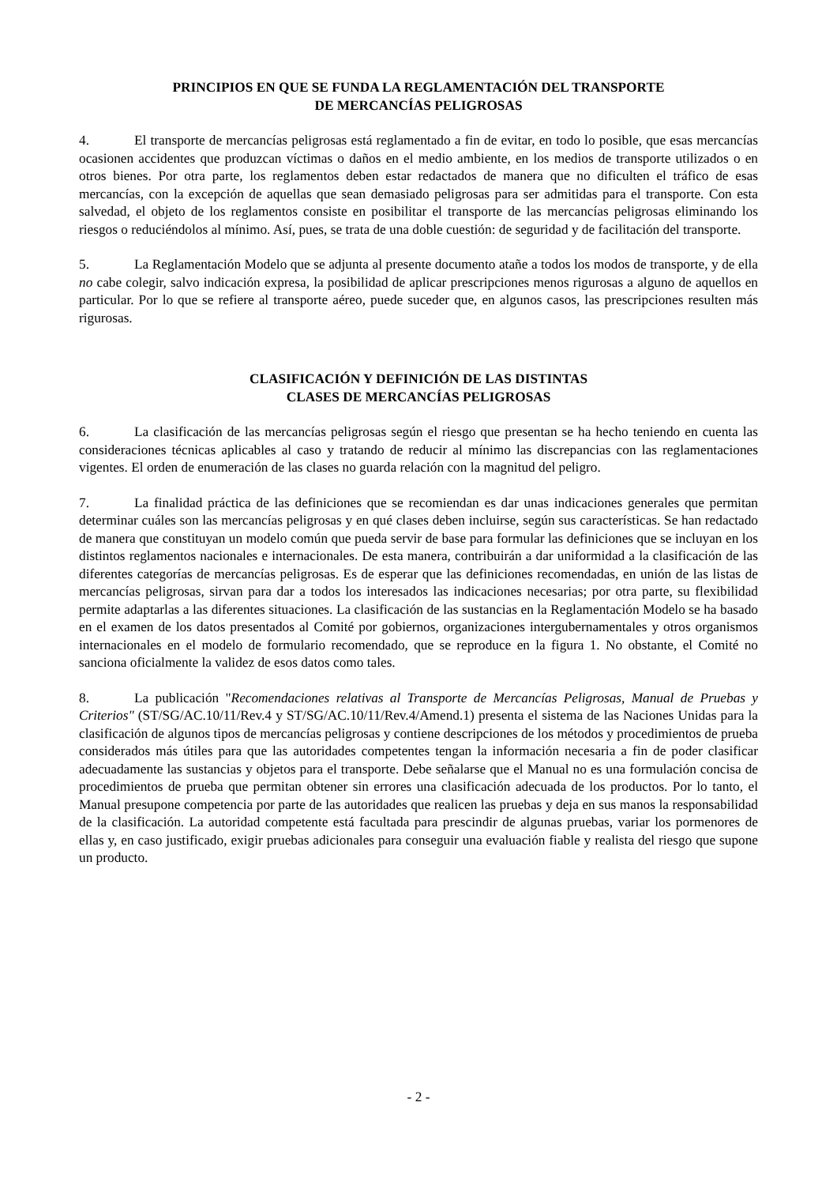PRINCIPIOS EN QUE SE FUNDA LA REGLAMENTACIÓN DEL TRANSPORTE
DE MERCANCÍAS PELIGROSAS
4. El transporte de mercancías peligrosas está reglamentado a fin de evitar, en todo lo posible, que esas mercancías ocasionen accidentes que produzcan víctimas o daños en el medio ambiente, en los medios de transporte utilizados o en otros bienes. Por otra parte, los reglamentos deben estar redactados de manera que no dificulten el tráfico de esas mercancías, con la excepción de aquellas que sean demasiado peligrosas para ser admitidas para el transporte. Con esta salvedad, el objeto de los reglamentos consiste en posibilitar el transporte de las mercancías peligrosas eliminando los riesgos o reduciéndolos al mínimo. Así, pues, se trata de una doble cuestión: de seguridad y de facilitación del transporte.
5. La Reglamentación Modelo que se adjunta al presente documento atañe a todos los modos de transporte, y de ella no cabe colegir, salvo indicación expresa, la posibilidad de aplicar prescripciones menos rigurosas a alguno de aquellos en particular. Por lo que se refiere al transporte aéreo, puede suceder que, en algunos casos, las prescripciones resulten más rigurosas.
CLASIFICACIÓN Y DEFINICIÓN DE LAS DISTINTAS
CLASES DE MERCANCÍAS PELIGROSAS
6. La clasificación de las mercancías peligrosas según el riesgo que presentan se ha hecho teniendo en cuenta las consideraciones técnicas aplicables al caso y tratando de reducir al mínimo las discrepancias con las reglamentaciones vigentes. El orden de enumeración de las clases no guarda relación con la magnitud del peligro.
7. La finalidad práctica de las definiciones que se recomiendan es dar unas indicaciones generales que permitan determinar cuáles son las mercancías peligrosas y en qué clases deben incluirse, según sus características. Se han redactado de manera que constituyan un modelo común que pueda servir de base para formular las definiciones que se incluyan en los distintos reglamentos nacionales e internacionales. De esta manera, contribuirán a dar uniformidad a la clasificación de las diferentes categorías de mercancías peligrosas. Es de esperar que las definiciones recomendadas, en unión de las listas de mercancías peligrosas, sirvan para dar a todos los interesados las indicaciones necesarias; por otra parte, su flexibilidad permite adaptarlas a las diferentes situaciones. La clasificación de las sustancias en la Reglamentación Modelo se ha basado en el examen de los datos presentados al Comité por gobiernos, organizaciones intergubernamentales y otros organismos internacionales en el modelo de formulario recomendado, que se reproduce en la figura 1. No obstante, el Comité no sanciona oficialmente la validez de esos datos como tales.
8. La publicación "Recomendaciones relativas al Transporte de Mercancías Peligrosas, Manual de Pruebas y Criterios" (ST/SG/AC.10/11/Rev.4 y ST/SG/AC.10/11/Rev.4/Amend.1) presenta el sistema de las Naciones Unidas para la clasificación de algunos tipos de mercancías peligrosas y contiene descripciones de los métodos y procedimientos de prueba considerados más útiles para que las autoridades competentes tengan la información necesaria a fin de poder clasificar adecuadamente las sustancias y objetos para el transporte. Debe señalarse que el Manual no es una formulación concisa de procedimientos de prueba que permitan obtener sin errores una clasificación adecuada de los productos. Por lo tanto, el Manual presupone competencia por parte de las autoridades que realicen las pruebas y deja en sus manos la responsabilidad de la clasificación. La autoridad competente está facultada para prescindir de algunas pruebas, variar los pormenores de ellas y, en caso justificado, exigir pruebas adicionales para conseguir una evaluación fiable y realista del riesgo que supone un producto.
- 2 -